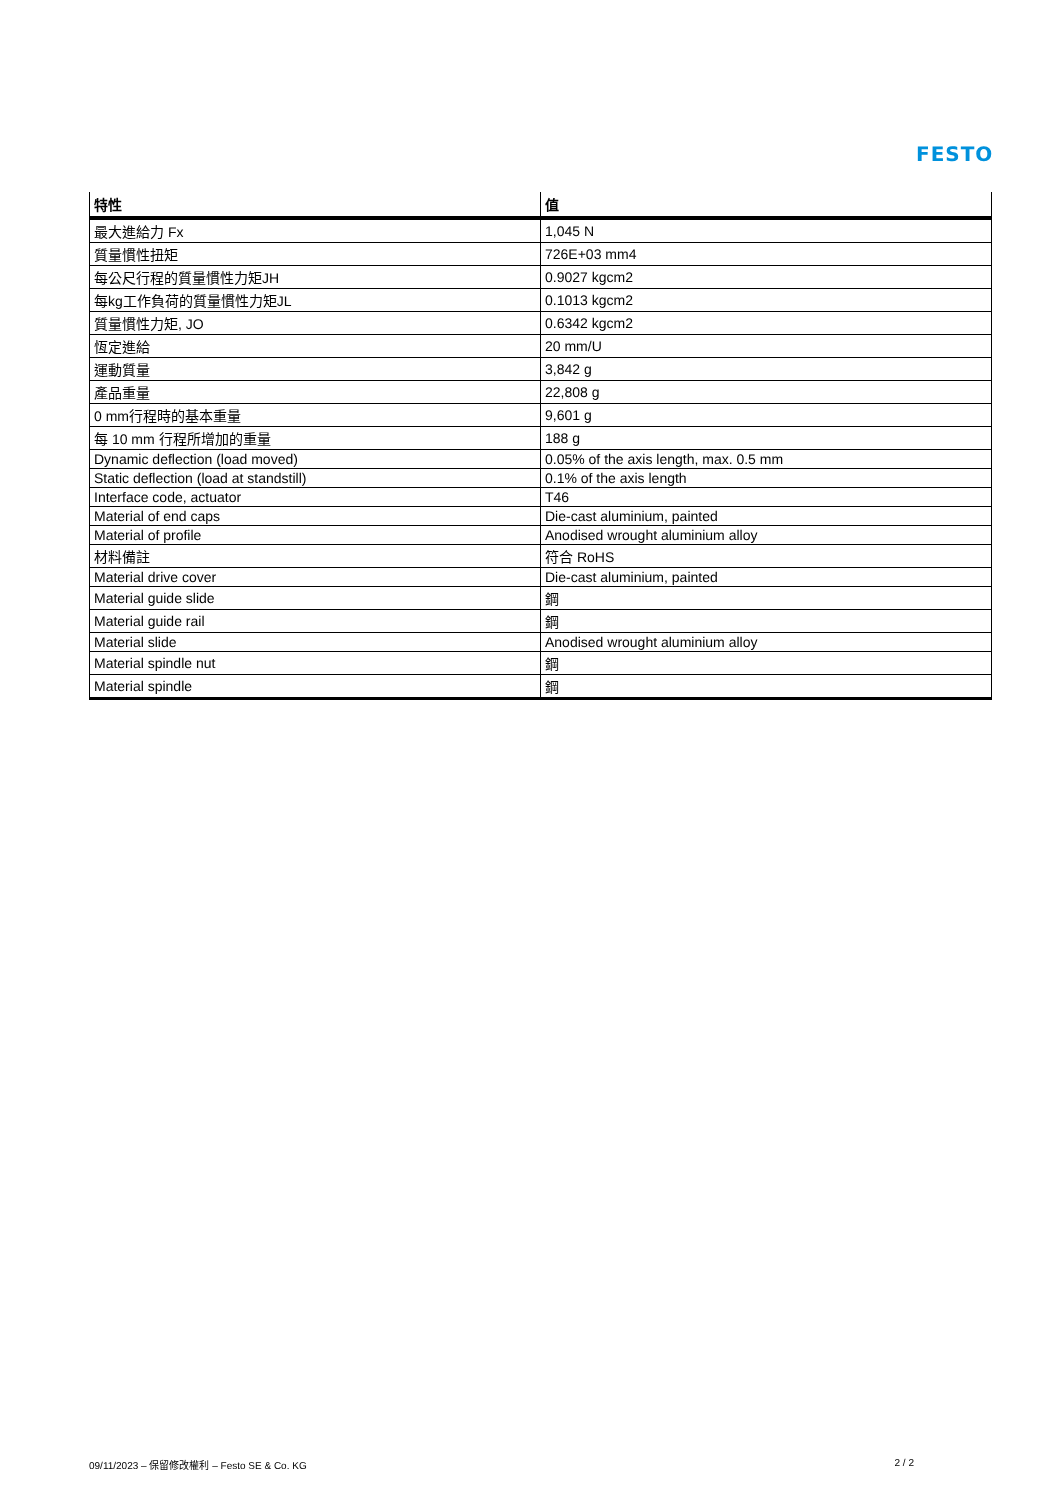FESTO
| 特性 | 值 |
| --- | --- |
| 最大進給力 Fx | 1,045 N |
| 質量慣性扭矩 | 726E+03 mm4 |
| 每公尺行程的質量慣性力矩JH | 0.9027 kgcm2 |
| 每kg工作負荷的質量慣性力矩JL | 0.1013 kgcm2 |
| 質量慣性力矩, JO | 0.6342 kgcm2 |
| 恆定進給 | 20 mm/U |
| 運動質量 | 3,842 g |
| 產品重量 | 22,808 g |
| 0 mm行程時的基本重量 | 9,601 g |
| 每 10 mm 行程所增加的重量 | 188 g |
| Dynamic deflection (load moved) | 0.05% of the axis length, max. 0.5 mm |
| Static deflection (load at standstill) | 0.1% of the axis length |
| Interface code, actuator | T46 |
| Material of end caps | Die-cast aluminium, painted |
| Material of profile | Anodised wrought aluminium alloy |
| 材料備註 | 符合 RoHS |
| Material drive cover | Die-cast aluminium, painted |
| Material guide slide | 鋼 |
| Material guide rail | 鋼 |
| Material slide | Anodised wrought aluminium alloy |
| Material spindle nut | 鋼 |
| Material spindle | 鋼 |
09/11/2023 – 保留修改權利 – Festo SE & Co. KG 2 / 2